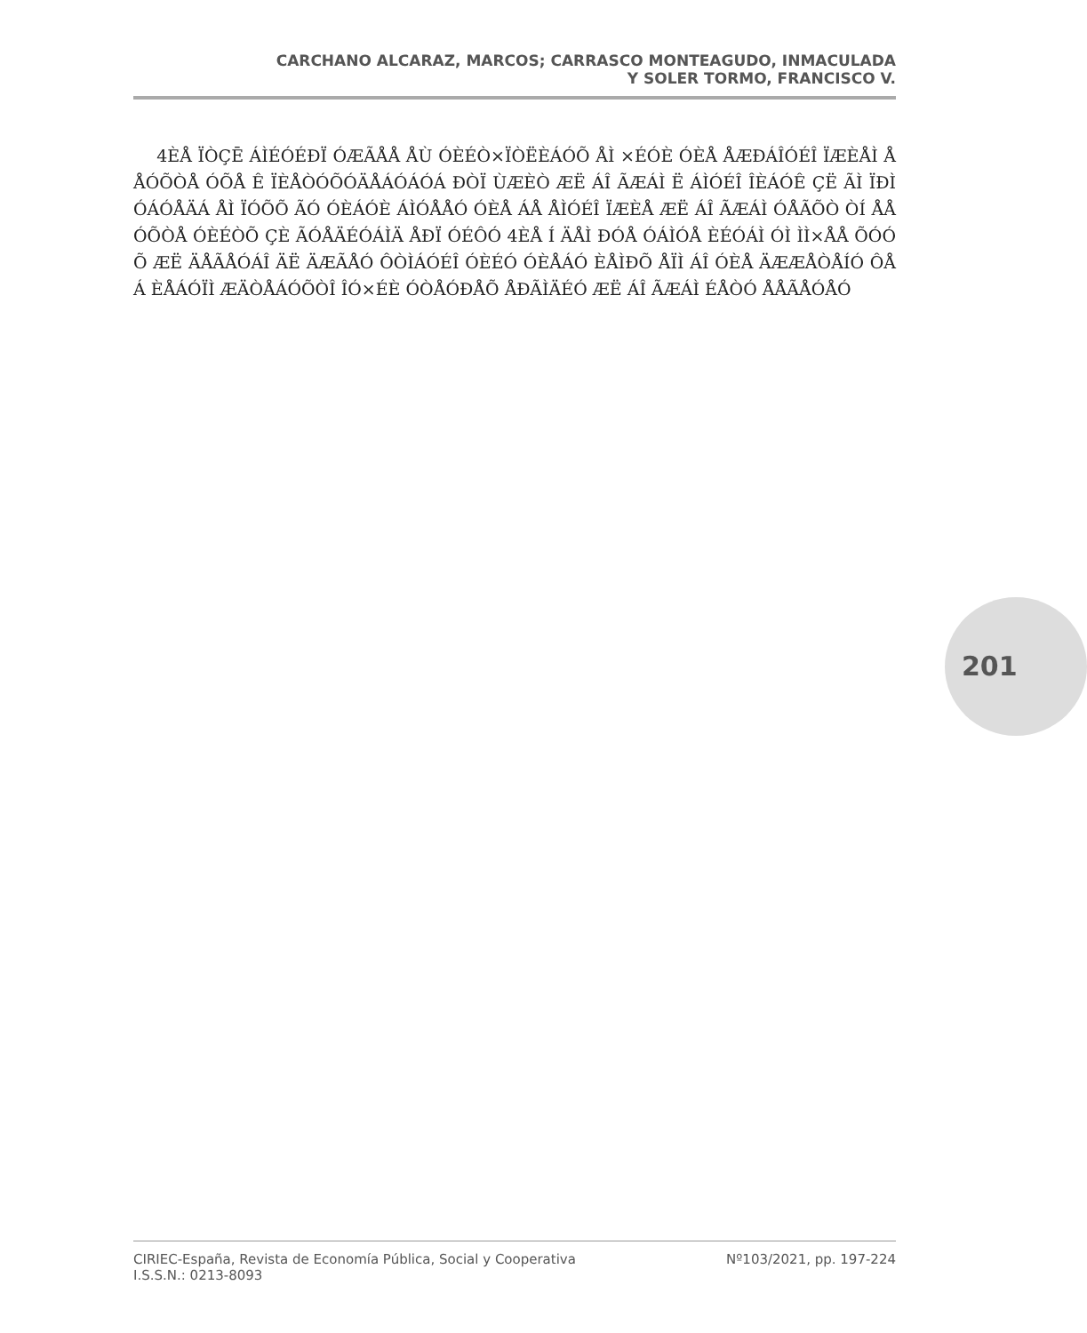CARCHANO ALCARAZ, MARCOS; CARRASCO MONTEAGUDO, INMACULADA
Y SOLER TORMO, FRANCISCO V.
4ÈÅ ÏÒÇĒ ÁÌÉÓÉÐÏ ÓÆÃÅÅ ÅÙ ÓÈÉÒ×ÏÒËÈÁÓÕ ÅÌ ×ÉÓÈ ÓÈÅ ÅÆÐÁÎÓÉÎ ÏÆÈÅÌ ÅÅÓÕÒÅ ÓÕÅ Ê ÏÈÅÒÓÕÓÄÅÁÓÁÓÁ ÐÒÏ ÙÆÈÒ ÆË ÁÎ ÃÆÁÌ Ë ÁÌÓÉÎ ÎÈÁÓÊ ÇË ÃÌ ÏÐÌ ÓÁÓÅÄÁ ÅÌ ÏÓÕÕ ÃÓ ÓÈÁÓÈ ÁÌÓÅÅÓ ÓÈÅ ÁÅ ÅÌÓÉÎ ÏÆÈÅ ÆË ÁÎ ÃÆÁÌ ÓÅÃÕÒ ÒÍ ÅÅÓÕÒÅ ÓÈÉÒÕ ÇÈ ÃÓÅÄÉÓÁÌÄ ÅÐÏ ÓÉÔÓ 4ÈÅ Í ÄÅÌ ÐÓÅ ÓÁÌÓÅ ÈÉÓÁÌ ÓÌ ÌÌ×ÅÅ ÕÓÓÕ ÆË ÄÅÃÅÓÁÎ ÄË ÄÆÃÅÓ ÔÒÌÁÓÉÎ ÓÈÉÓ ÓÈÅÁÓ ÈÅÌÐÕ ÅÏÌ ÁÎ ÓÈÅ ÄÆÆÅÒÅÍÓ ÔÅÁ ÈÅÁÓÏÌ ÆÄÒÅÁÓÕÒÎ ÎÓ×ÉÈ ÓÒÅÓÐÅÕ ÅÐÃÌÄÉÓ ÆË ÁÎ ÃÆÁÌ ÉÅÒÓ ÅÅÃÅÓÅÓ
201
CIRIEC-España, Revista de Economía Pública, Social y Cooperativa
I.S.S.N.: 0213-8093
Nº103/2021, pp. 197-224